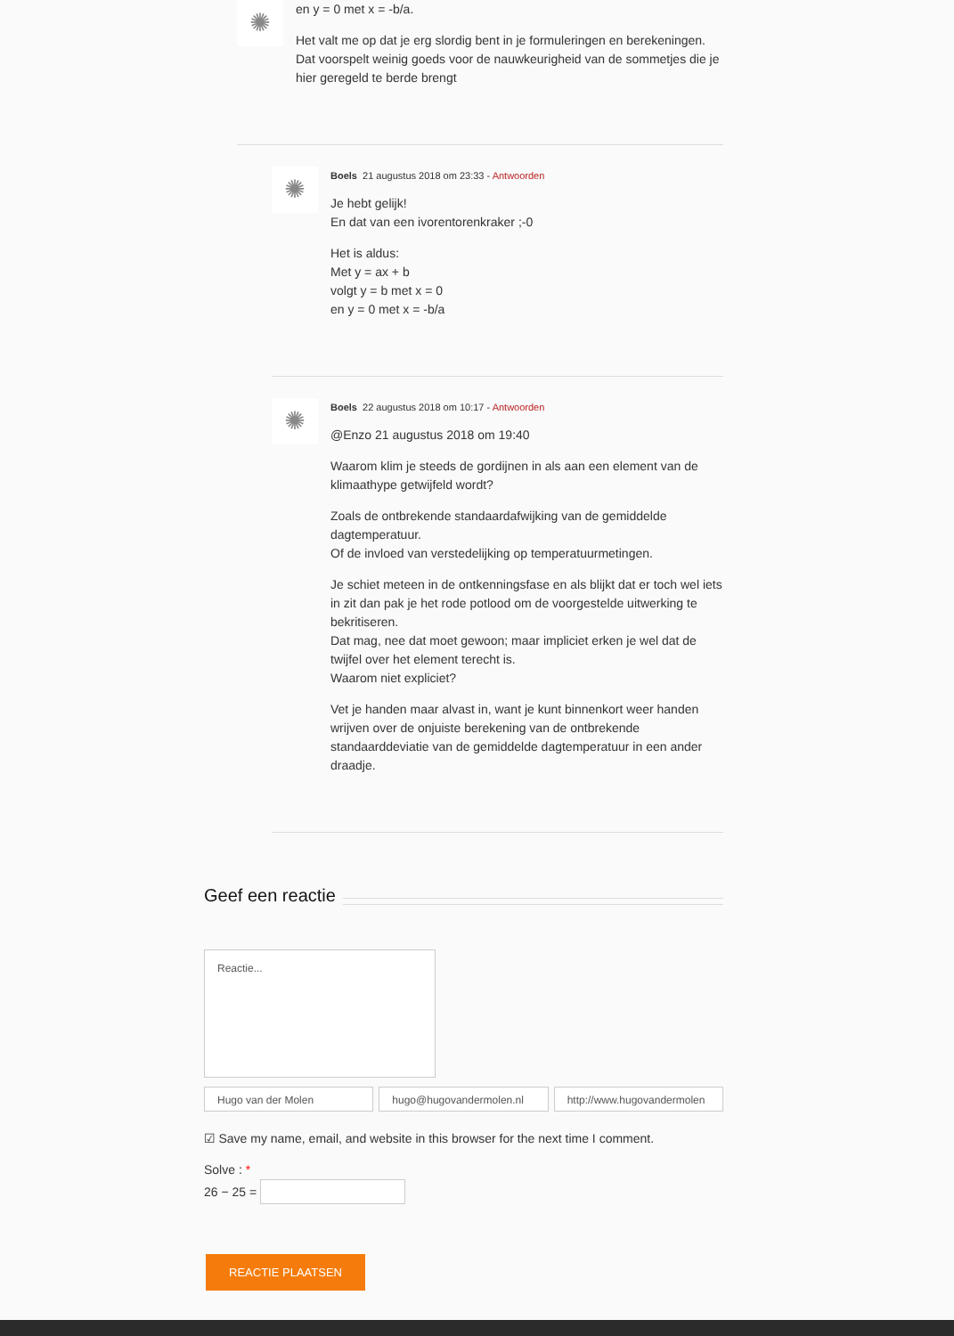✺
en y = 0 met x = -b/a.
Het valt me op dat je erg slordig bent in je formuleringen en berekeningen. Dat voorspelt weinig goeds voor de nauwkeurigheid van de sommetjes die je hier geregeld te berde brengt
✺
Boels 21 augustus 2018 om 23:33 - Antwoorden
Je hebt gelijk!
En dat van een ivorentorenkraker ;-0
Het is aldus:
Met y = ax + b
volgt y = b met x = 0
en y = 0 met x = -b/a
✺
Boels 22 augustus 2018 om 10:17 - Antwoorden
@Enzo 21 augustus 2018 om 19:40
Waarom klim je steeds de gordijnen in als aan een element van de klimaathype getwijfeld wordt?
Zoals de ontbrekende standaardafwijking van de gemiddelde dagtemperatuur.
Of de invloed van verstedelijking op temperatuurmetingen.
Je schiet meteen in de ontkenningsfase en als blijkt dat er toch wel iets in zit dan pak je het rode potlood om de voorgestelde uitwerking te bekritiseren.
Dat mag, nee dat moet gewoon; maar impliciet erken je wel dat de twijfel over het element terecht is.
Waarom niet expliciet?
Vet je handen maar alvast in, want je kunt binnenkort weer handen wrijven over de onjuiste berekening van de ontbrekende standaarddeviatie van de gemiddelde dagtemperatuur in een ander draadje.
Geef een reactie
Reactie...
Hugo van der Molen hugo@hugovandermolen.nl http://www.hugovandermolen
☑ Save my name, email, and website in this browser for the next time I comment.
Solve : *
26 − 25 =
REACTIE PLAATSEN